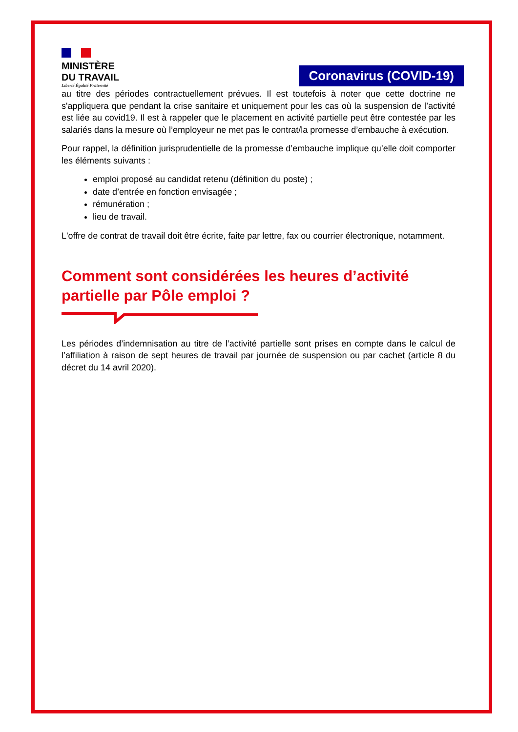MINISTÈRE
DU TRAVAIL
Liberté Égalité Fraternité
Coronavirus (COVID-19)
au titre des périodes contractuellement prévues. Il est toutefois à noter que cette doctrine ne s'appliquera que pendant la crise sanitaire et uniquement pour les cas où la suspension de l’activité est liée au covid19. Il est à rappeler que le placement en activité partielle peut être contestée par les salariés dans la mesure où l’employeur ne met pas le contrat/la promesse d’embauche à exécution.
Pour rappel, la définition jurisprudentielle de la promesse d’embauche implique qu’elle doit comporter les éléments suivants :
emploi proposé au candidat retenu (définition du poste) ;
date d’entrée en fonction envisagée ;
rémunération ;
lieu de travail.
L'offre de contrat de travail doit être écrite, faite par lettre, fax ou courrier électronique, notamment.
Comment sont considérées les heures d’activité partielle par Pôle emploi ?
Les périodes d’indemnisation au titre de l’activité partielle sont prises en compte dans le calcul de l’affiliation à raison de sept heures de travail par journée de suspension ou par cachet (article 8 du décret du 14 avril 2020).